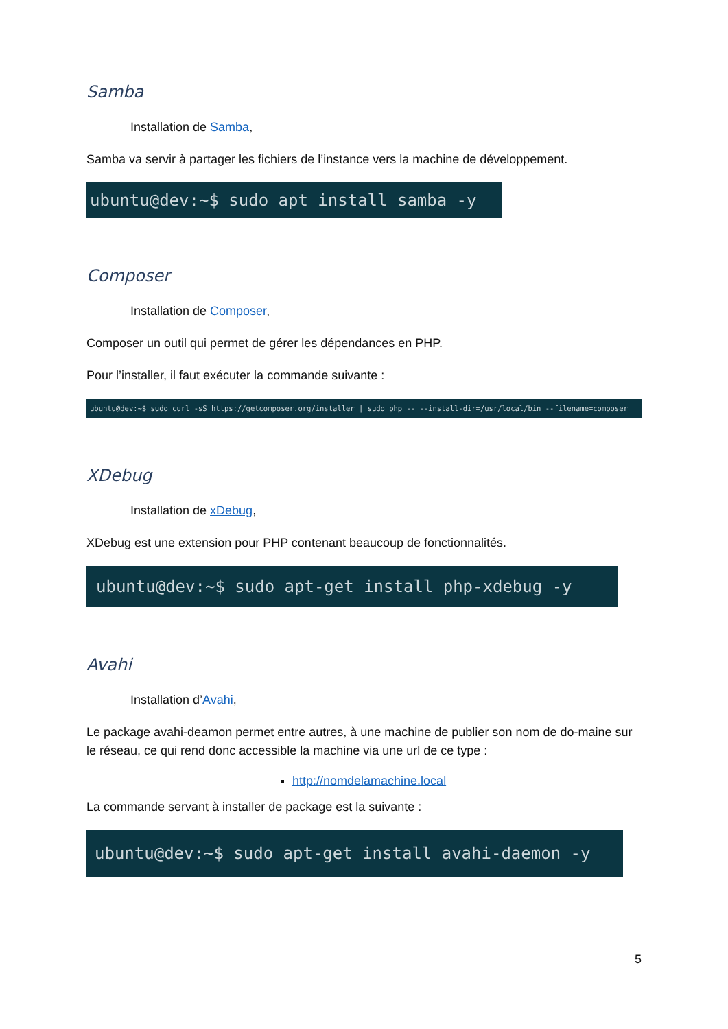Samba
Installation de Samba,
Samba va servir à partager les fichiers de l’instance vers la machine de développement.
ubuntu@dev:~$ sudo apt install samba -y
Composer
Installation de Composer,
Composer un outil qui permet de gérer les dépendances en PHP.
Pour l’installer, il faut exécuter la commande suivante :
ubuntu@dev:~$ sudo curl -sS https://getcomposer.org/installer | sudo php -- --install-dir=/usr/local/bin --filename=composer
XDebug
Installation de xDebug,
XDebug est une extension pour PHP contenant beaucoup de fonctionnalités.
ubuntu@dev:~$ sudo apt-get install php-xdebug -y
Avahi
Installation d’Avahi,
Le package avahi-deamon permet entre autres, à une machine de publier son nom de do-maine sur le réseau, ce qui rend donc accessible la machine via une url de ce type :
http://nomdelamachine.local
La commande servant à installer de package est la suivante :
ubuntu@dev:~$ sudo apt-get install avahi-daemon -y
5